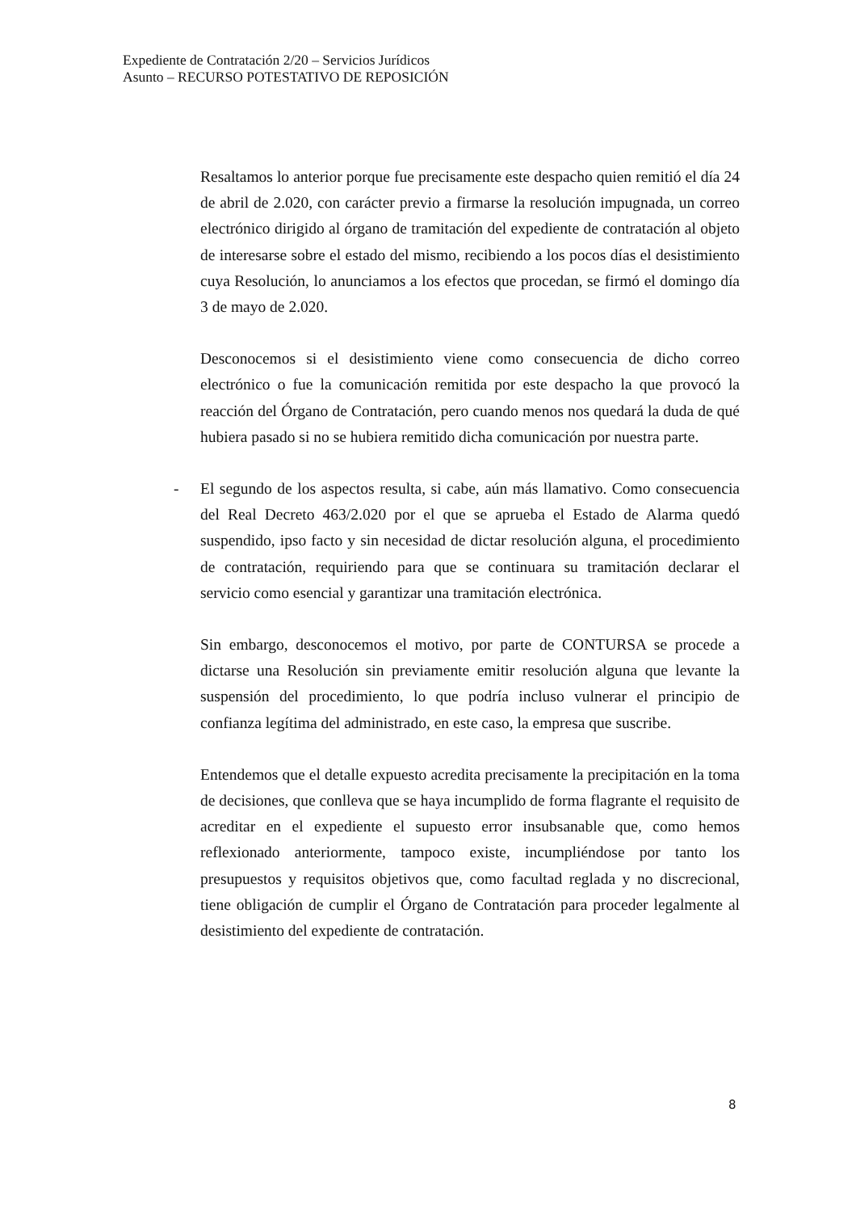Expediente de Contratación 2/20 – Servicios Jurídicos
Asunto – RECURSO POTESTATIVO DE REPOSICIÓN
Resaltamos lo anterior porque fue precisamente este despacho quien remitió el día 24 de abril de 2.020, con carácter previo a firmarse la resolución impugnada, un correo electrónico dirigido al órgano de tramitación del expediente de contratación al objeto de interesarse sobre el estado del mismo, recibiendo a los pocos días el desistimiento cuya Resolución, lo anunciamos a los efectos que procedan, se firmó el domingo día 3 de mayo de 2.020.
Desconocemos si el desistimiento viene como consecuencia de dicho correo electrónico o fue la comunicación remitida por este despacho la que provocó la reacción del Órgano de Contratación, pero cuando menos nos quedará la duda de qué hubiera pasado si no se hubiera remitido dicha comunicación por nuestra parte.
- El segundo de los aspectos resulta, si cabe, aún más llamativo. Como consecuencia del Real Decreto 463/2.020 por el que se aprueba el Estado de Alarma quedó suspendido, ipso facto y sin necesidad de dictar resolución alguna, el procedimiento de contratación, requiriendo para que se continuara su tramitación declarar el servicio como esencial y garantizar una tramitación electrónica.
Sin embargo, desconocemos el motivo, por parte de CONTURSA se procede a dictarse una Resolución sin previamente emitir resolución alguna que levante la suspensión del procedimiento, lo que podría incluso vulnerar el principio de confianza legítima del administrado, en este caso, la empresa que suscribe.
Entendemos que el detalle expuesto acredita precisamente la precipitación en la toma de decisiones, que conlleva que se haya incumplido de forma flagrante el requisito de acreditar en el expediente el supuesto error insubsanable que, como hemos reflexionado anteriormente, tampoco existe, incumpliéndose por tanto los presupuestos y requisitos objetivos que, como facultad reglada y no discrecional, tiene obligación de cumplir el Órgano de Contratación para proceder legalmente al desistimiento del expediente de contratación.
8